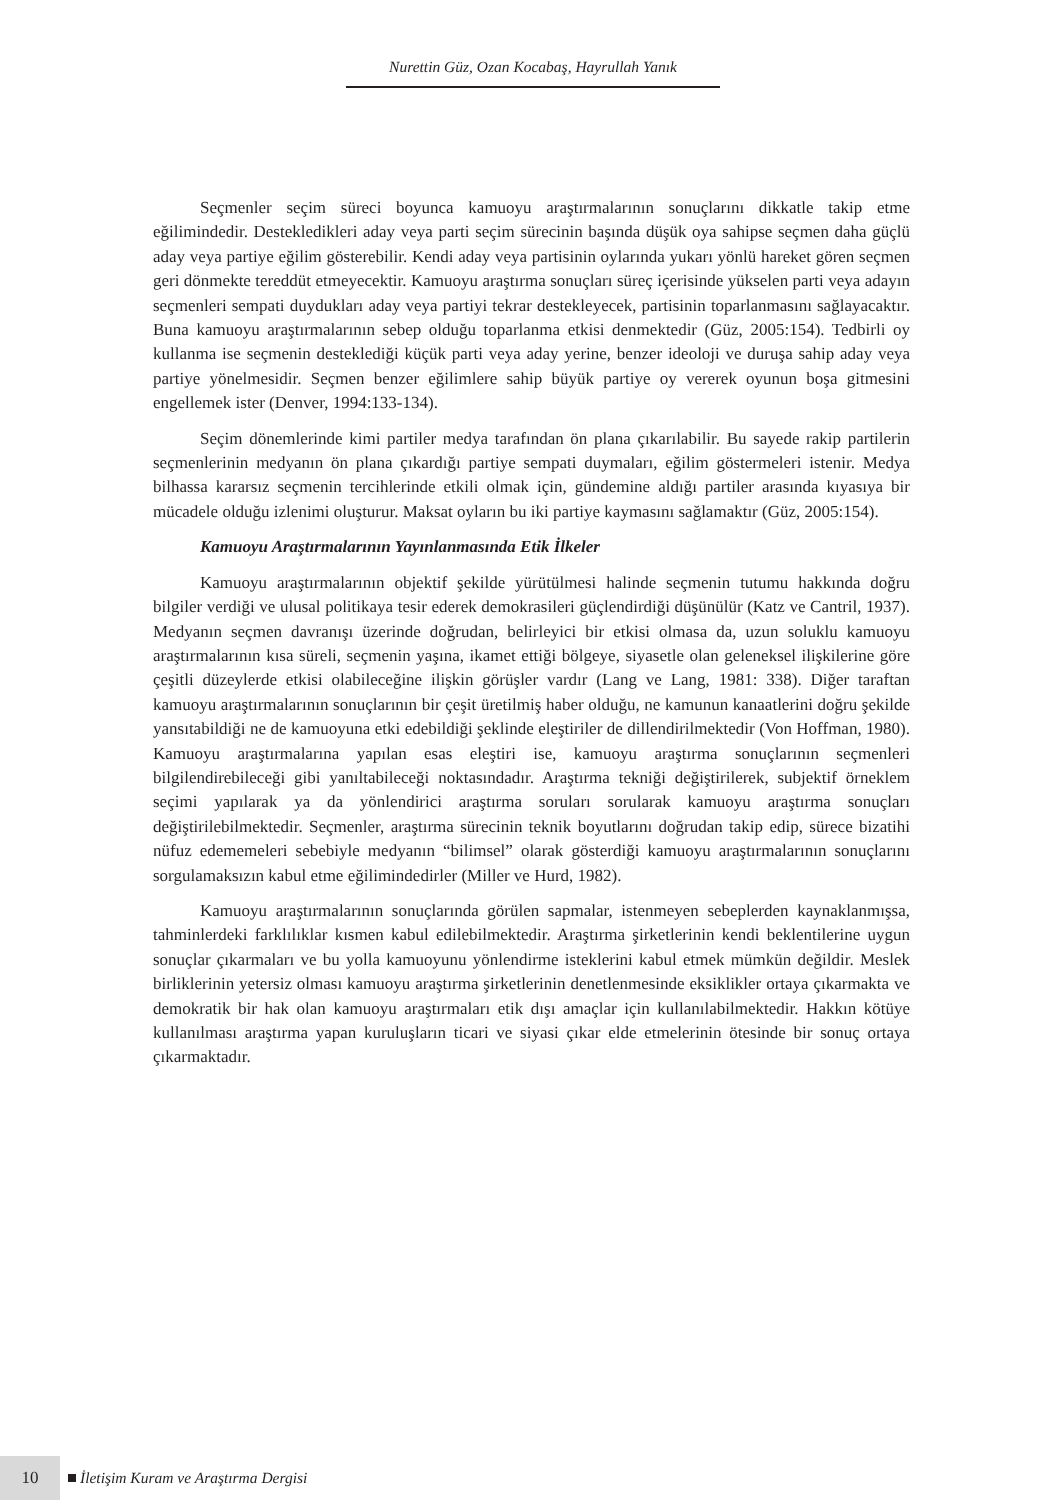Nurettin Güz, Ozan Kocabaş, Hayrullah Yanık
Seçmenler seçim süreci boyunca kamuoyu araştırmalarının sonuçlarını dikkatle takip etme eğilimindedir. Destekledikleri aday veya parti seçim sürecinin başında düşük oya sahipse seçmen daha güçlü aday veya partiye eğilim gösterebilir. Kendi aday veya partisinin oylarında yukarı yönlü hareket gören seçmen geri dönmekte tereddüt etmeyecektir. Kamuoyu araştırma sonuçları süreç içerisinde yükselen parti veya adayın seçmenleri sempati duydukları aday veya partiyi tekrar destekleyecek, partisinin toparlanmasını sağlayacaktır. Buna kamuoyu araştırmalarının sebep olduğu toparlanma etkisi denmektedir (Güz, 2005:154). Tedbirli oy kullanma ise seçmenin desteklediği küçük parti veya aday yerine, benzer ideoloji ve duruşa sahip aday veya partiye yönelmesidir. Seçmen benzer eğilimlere sahip büyük partiye oy vererek oyunun boşa gitmesini engellemek ister (Denver, 1994:133-134).
Seçim dönemlerinde kimi partiler medya tarafından ön plana çıkarılabilir. Bu sayede rakip partilerin seçmenlerinin medyanın ön plana çıkardığı partiye sempati duymaları, eğilim göstermeleri istenir. Medya bilhassa kararsız seçmenin tercihlerinde etkili olmak için, gündemine aldığı partiler arasında kıyasıya bir mücadele olduğu izlenimi oluşturur. Maksat oyların bu iki partiye kaymasını sağlamaktır (Güz, 2005:154).
Kamuoyu Araştırmalarının Yayınlanmasında Etik İlkeler
Kamuoyu araştırmalarının objektif şekilde yürütülmesi halinde seçmenin tutumu hakkında doğru bilgiler verdiği ve ulusal politikaya tesir ederek demokrasileri güçlendirdiği düşünülür (Katz ve Cantril, 1937). Medyanın seçmen davranışı üzerinde doğrudan, belirleyici bir etkisi olmasa da, uzun soluklu kamuoyu araştırmalarının kısa süreli, seçmenin yaşına, ikamet ettiği bölgeye, siyasetle olan geleneksel ilişkilerine göre çeşitli düzeylerde etkisi olabileceğine ilişkin görüşler vardır (Lang ve Lang, 1981: 338). Diğer taraftan kamuoyu araştırmalarının sonuçlarının bir çeşit üretilmiş haber olduğu, ne kamunun kanaatlerini doğru şekilde yansıtabildiği ne de kamuoyuna etki edebildiği şeklinde eleştiriler de dillendirilmektedir (Von Hoffman, 1980). Kamuoyu araştırmalarına yapılan esas eleştiri ise, kamuoyu araştırma sonuçlarının seçmenleri bilgilendirebileceği gibi yanıltabileceği noktasındadır. Araştırma tekniği değiştirilerek, subjektif örneklem seçimi yapılarak ya da yönlendirici araştırma soruları sorularak kamuoyu araştırma sonuçları değiştirilebilmektedir. Seçmenler, araştırma sürecinin teknik boyutlarını doğrudan takip edip, sürece bizatihi nüfuz edememeleri sebebiyle medyanın “bilimsel” olarak gösterdiği kamuoyu araştırmalarının sonuçlarını sorgulamaksızın kabul etme eğilimindedirler (Miller ve Hurd, 1982).
Kamuoyu araştırmalarının sonuçlarında görülen sapmalar, istenmeyen sebeplerden kaynaklanmışsa, tahminlerdeki farklılıklar kısmen kabul edilebilmektedir. Araştırma şirketlerinin kendi beklentilerine uygun sonuçlar çıkarmaları ve bu yolla kamuoyunu yönlendirme isteklerini kabul etmek mümkün değildir. Meslek birliklerinin yetersiz olması kamuoyu araştırma şirketlerinin denetlenmesinde eksiklikler ortaya çıkarmakta ve demokratik bir hak olan kamuoyu araştırmaları etik dışı amaçlar için kullanılabilmektedir. Hakkın kötüye kullanılması araştırma yapan kuruluşların ticari ve siyasi çıkar elde etmelerinin ötesinde bir sonuç ortaya çıkarmaktadır.
10 İletişim Kuram ve Araştırma Dergisi